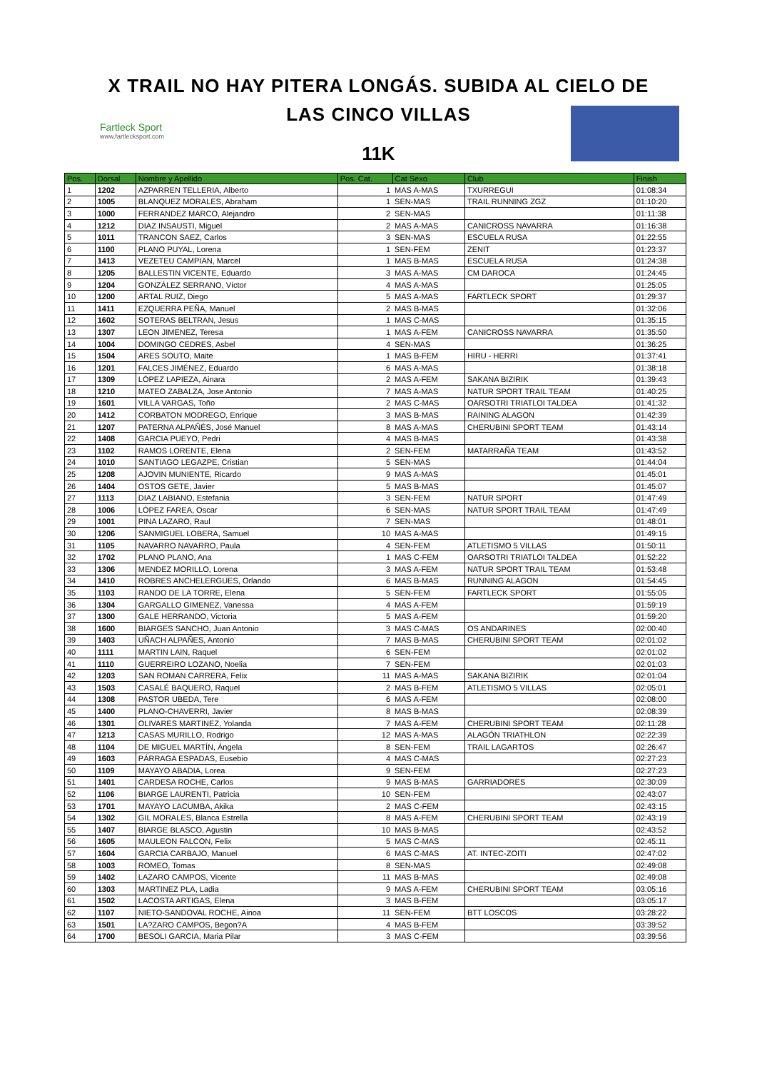X TRAIL NO HAY PITERA LONGÁS. SUBIDA AL CIELO DE
LAS CINCO VILLAS
11K
Fartleck Sport
www.fartlecksport.com
| Pos. | Dorsal | Nombre y Apellido | Pos. Cat. | Cat Sexo | Club | Finish |
| --- | --- | --- | --- | --- | --- | --- |
| 1 | 1202 | AZPARREN TELLERIA, Alberto | 1 | MAS A-MAS | TXURREGUI | 01:08:34 |
| 2 | 1005 | BLANQUEZ MORALES, Abraham | 1 | SEN-MAS | TRAIL RUNNING ZGZ | 01:10:20 |
| 3 | 1000 | FERRANDEZ MARCO, Alejandro | 2 | SEN-MAS | | 01:11:38 |
| 4 | 1212 | DIAZ INSAUSTI, Miguel | 2 | MAS A-MAS | CANICROSS NAVARRA | 01:16:38 |
| 5 | 1011 | TRANCON SAEZ, Carlos | 3 | SEN-MAS | ESCUELA RUSA | 01:22:55 |
| 6 | 1100 | PLANO PUYAL, Lorena | 1 | SEN-FEM | ZENIT | 01:23:37 |
| 7 | 1413 | VEZETEU CAMPIAN, Marcel | 1 | MAS B-MAS | ESCUELA RUSA | 01:24:38 |
| 8 | 1205 | BALLESTIN VICENTE, Eduardo | 3 | MAS A-MAS | CM DAROCA | 01:24:45 |
| 9 | 1204 | GONZÁLEZ SERRANO, Víctor | 4 | MAS A-MAS | | 01:25:05 |
| 10 | 1200 | ARTAL RUIZ, Diego | 5 | MAS A-MAS | FARTLECK SPORT | 01:29:37 |
| 11 | 1411 | EZQUERRA PEÑA, Manuel | 2 | MAS B-MAS | | 01:32:06 |
| 12 | 1602 | SOTERAS BELTRAN, Jesus | 1 | MAS C-MAS | | 01:35:15 |
| 13 | 1307 | LEON JIMENEZ, Teresa | 1 | MAS A-FEM | CANICROSS NAVARRA | 01:35:50 |
| 14 | 1004 | DOMINGO CEDRES, Asbel | 4 | SEN-MAS | | 01:36:25 |
| 15 | 1504 | ARES SOUTO, Maite | 1 | MAS B-FEM | HIRU - HERRI | 01:37:41 |
| 16 | 1201 | FALCES JIMÉNEZ, Eduardo | 6 | MAS A-MAS | | 01:38:18 |
| 17 | 1309 | LÓPEZ LAPIEZA, Ainara | 2 | MAS A-FEM | SAKANA BIZIRIK | 01:39:43 |
| 18 | 1210 | MATEO ZABALZA, Jose Antonio | 7 | MAS A-MAS | NATUR SPORT TRAIL TEAM | 01:40:25 |
| 19 | 1601 | VILLA VARGAS, Toño | 2 | MAS C-MAS | OARSOTRI TRIATLOI TALDEA | 01:41:32 |
| 20 | 1412 | CORBATON MODREGO, Enrique | 3 | MAS B-MAS | RAINING ALAGON | 01:42:39 |
| 21 | 1207 | PATERNA ALPAÑÉS, José Manuel | 8 | MAS A-MAS | CHERUBINI SPORT TEAM | 01:43:14 |
| 22 | 1408 | GARCIA PUEYO, Pedri | 4 | MAS B-MAS | | 01:43:38 |
| 23 | 1102 | RAMOS LORENTE, Elena | 2 | SEN-FEM | MATARRAÑA TEAM | 01:43:52 |
| 24 | 1010 | SANTIAGO LEGAZPE, Cristian | 5 | SEN-MAS | | 01:44:04 |
| 25 | 1208 | AJOVIN MUNIENTE, Ricardo | 9 | MAS A-MAS | | 01:45:01 |
| 26 | 1404 | OSTOS GETE, Javier | 5 | MAS B-MAS | | 01:45:07 |
| 27 | 1113 | DIAZ LABIANO, Estefania | 3 | SEN-FEM | NATUR SPORT | 01:47:49 |
| 28 | 1006 | LÓPEZ FAREA, Oscar | 6 | SEN-MAS | NATUR SPORT TRAIL TEAM | 01:47:49 |
| 29 | 1001 | PINA LAZARO, Raul | 7 | SEN-MAS | | 01:48:01 |
| 30 | 1206 | SANMIGUEL LOBERA, Samuel | 10 | MAS A-MAS | | 01:49:15 |
| 31 | 1105 | NAVARRO NAVARRO, Paula | 4 | SEN-FEM | ATLETISMO 5 VILLAS | 01:50:11 |
| 32 | 1702 | PLANO PLANO, Ana | 1 | MAS C-FEM | OARSOTRI TRIATLOI TALDEA | 01:52:22 |
| 33 | 1306 | MENDEZ MORILLO, Lorena | 3 | MAS A-FEM | NATUR SPORT TRAIL TEAM | 01:53:48 |
| 34 | 1410 | ROBRES ANCHELERGUES, Orlando | 6 | MAS B-MAS | RUNNING ALAGON | 01:54:45 |
| 35 | 1103 | RANDO DE LA TORRE, Elena | 5 | SEN-FEM | FARTLECK SPORT | 01:55:05 |
| 36 | 1304 | GARGALLO GIMENEZ, Vanessa | 4 | MAS A-FEM | | 01:59:19 |
| 37 | 1300 | GALE HERRANDO, Victoria | 5 | MAS A-FEM | | 01:59:20 |
| 38 | 1600 | BIARGES SANCHO, Juan Antonio | 3 | MAS C-MAS | OS ANDARINES | 02:00:40 |
| 39 | 1403 | UÑACH ALPAÑES, Antonio | 7 | MAS B-MAS | CHERUBINI SPORT TEAM | 02:01:02 |
| 40 | 1111 | MARTIN LAIN, Raquel | 6 | SEN-FEM | | 02:01:02 |
| 41 | 1110 | GUERREIRO LOZANO, Noelia | 7 | SEN-FEM | | 02:01:03 |
| 42 | 1203 | SAN ROMAN CARRERA, Felix | 11 | MAS A-MAS | SAKANA BIZIRIK | 02:01:04 |
| 43 | 1503 | CASALÉ BAQUERO, Raquel | 2 | MAS B-FEM | ATLETISMO 5 VILLAS | 02:05:01 |
| 44 | 1308 | PASTOR UBEDA, Tere | 6 | MAS A-FEM | | 02:08:00 |
| 45 | 1400 | PLANO-CHAVERRI, Javier | 8 | MAS B-MAS | | 02:08:39 |
| 46 | 1301 | OLIVARES MARTINEZ, Yolanda | 7 | MAS A-FEM | CHERUBINI SPORT TEAM | 02:11:28 |
| 47 | 1213 | CASAS MURILLO, Rodrigo | 12 | MAS A-MAS | ALAGÓN TRIATHLON | 02:22:39 |
| 48 | 1104 | DE MIGUEL MARTÍN, Ángela | 8 | SEN-FEM | TRAIL LAGARTOS | 02:26:47 |
| 49 | 1603 | PÁRRAGA ESPADAS, Eusebio | 4 | MAS C-MAS | | 02:27:23 |
| 50 | 1109 | MAYAYO ABADIA, Lorea | 9 | SEN-FEM | | 02:27:23 |
| 51 | 1401 | CARDESA ROCHE, Carlos | 9 | MAS B-MAS | GARRIADORES | 02:30:09 |
| 52 | 1106 | BIARGE LAURENTI, Patricia | 10 | SEN-FEM | | 02:43:07 |
| 53 | 1701 | MAYAYO LACUMBA, Akika | 2 | MAS C-FEM | | 02:43:15 |
| 54 | 1302 | GIL MORALES, Blanca Estrella | 8 | MAS A-FEM | CHERUBINI SPORT TEAM | 02:43:19 |
| 55 | 1407 | BIARGE BLASCO, Agustin | 10 | MAS B-MAS | | 02:43:52 |
| 56 | 1605 | MAULEON FALCON, Felix | 5 | MAS C-MAS | | 02:45:11 |
| 57 | 1604 | GARCIA CARBAJO, Manuel | 6 | MAS C-MAS | AT. INTEC-ZOITI | 02:47:02 |
| 58 | 1003 | ROMEO, Tomas | 8 | SEN-MAS | | 02:49:08 |
| 59 | 1402 | LAZARO CAMPOS, Vicente | 11 | MAS B-MAS | | 02:49:08 |
| 60 | 1303 | MARTINEZ PLA, Ladia | 9 | MAS A-FEM | CHERUBINI SPORT TEAM | 03:05:16 |
| 61 | 1502 | LACOSTA ARTIGAS, Elena | 3 | MAS B-FEM | | 03:05:17 |
| 62 | 1107 | NIETO-SANDOVAL ROCHE, Ainoa | 11 | SEN-FEM | BTT LOSCOS | 03:28:22 |
| 63 | 1501 | LA?ZARO CAMPOS, Begon?A | 4 | MAS B-FEM | | 03:39:52 |
| 64 | 1700 | BESOLI GARCIA, Maria Pilar | 3 | MAS C-FEM | | 03:39:56 |